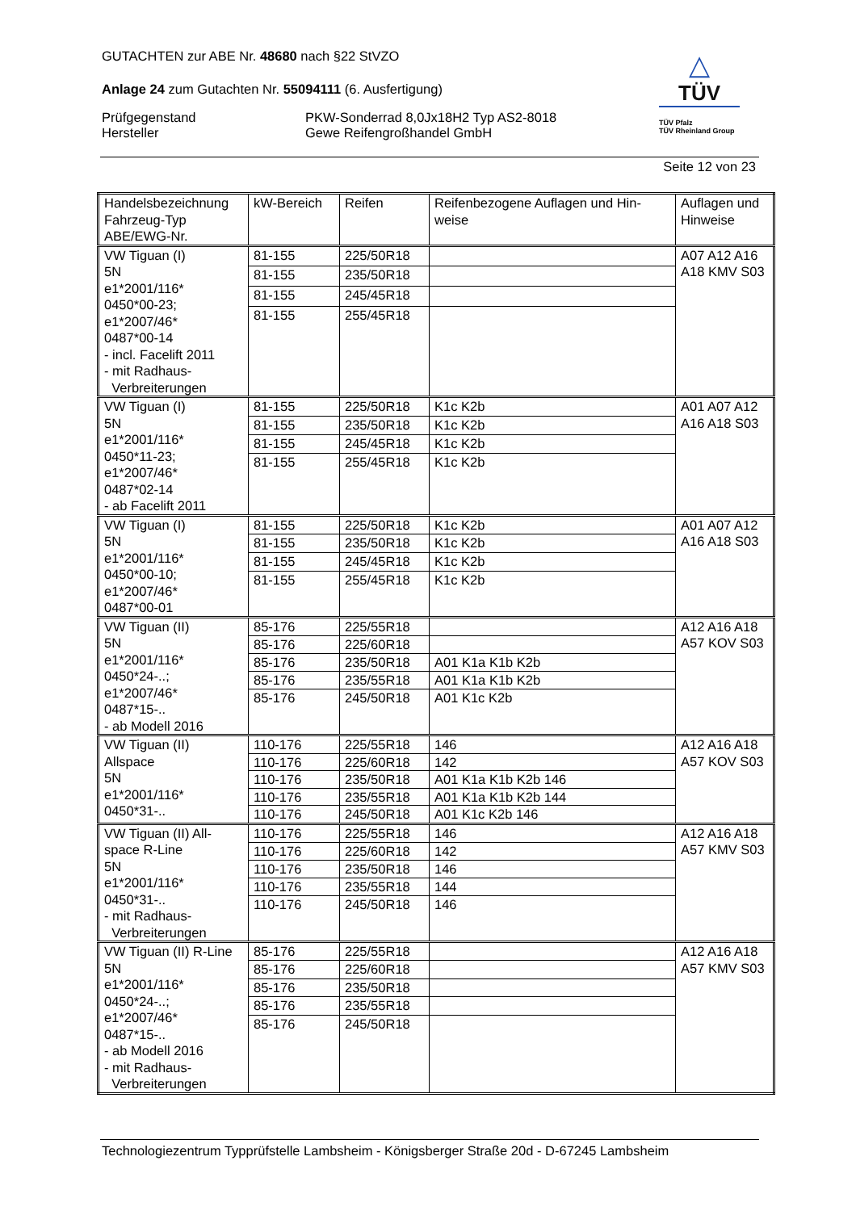△
TÜV
TÜV Pfalz
TÜV Rheinland Group
GUTACHTEN zur ABE Nr. 48680 nach §22 StVZO
Anlage 24 zum Gutachten Nr. 55094111 (6. Ausfertigung)
Prüfgegenstand
Hersteller
PKW-Sonderrad 8,0Jx18H2 Typ AS2-8018
Gewe Reifengroßhandel GmbH
Seite 12 von 23
| Handelsbezeichnung Fahrzeug-Typ ABE/EWG-Nr. | kW-Bereich | Reifen | Reifenbezogene Auflagen und Hin- weise | Auflagen und Hinweise |
| --- | --- | --- | --- | --- |
| VW Tiguan (I) 5N e1*2001/116* 0450*00-23; e1*2007/46* 0487*00-14 - incl. Facelift 2011 - mit Radhaus- Verbreiterungen | 81-155 | 225/50R18 | | A07 A12 A16 A18 KMV S03 |
| | 81-155 | 235/50R18 | | |
| | 81-155 | 245/45R18 | | |
| | 81-155 | 255/45R18 | | |
| VW Tiguan (I) 5N e1*2001/116* 0450*11-23; e1*2007/46* 0487*02-14 - ab Facelift 2011 | 81-155 | 225/50R18 | K1c K2b | A01 A07 A12 A16 A18 S03 |
| | 81-155 | 235/50R18 | K1c K2b | |
| | 81-155 | 245/45R18 | K1c K2b | |
| | 81-155 | 255/45R18 | K1c K2b | |
| VW Tiguan (I) 5N e1*2001/116* 0450*00-10; e1*2007/46* 0487*00-01 | 81-155 | 225/50R18 | K1c K2b | A01 A07 A12 A16 A18 S03 |
| | 81-155 | 235/50R18 | K1c K2b | |
| | 81-155 | 245/45R18 | K1c K2b | |
| | 81-155 | 255/45R18 | K1c K2b | |
| VW Tiguan (II) 5N e1*2001/116* 0450*24-..; e1*2007/46* 0487*15-.. - ab Modell 2016 | 85-176 | 225/55R18 | | A12 A16 A18 A57 KOV S03 |
| | 85-176 | 225/60R18 | | |
| | 85-176 | 235/50R18 | A01 K1a K1b K2b | |
| | 85-176 | 235/55R18 | A01 K1a K1b K2b | |
| | 85-176 | 245/50R18 | A01 K1c K2b | |
| VW Tiguan (II) Allspace 5N e1*2001/116* 0450*31-.. | 110-176 | 225/55R18 | 146 | A12 A16 A18 A57 KOV S03 |
| | 110-176 | 225/60R18 | 142 | |
| | 110-176 | 235/50R18 | A01 K1a K1b K2b 146 | |
| | 110-176 | 235/55R18 | A01 K1a K1b K2b 144 | |
| | 110-176 | 245/50R18 | A01 K1c K2b 146 | |
| VW Tiguan (II) All- space R-Line 5N e1*2001/116* 0450*31-.. - mit Radhaus- Verbreiterungen | 110-176 | 225/55R18 | 146 | A12 A16 A18 A57 KMV S03 |
| | 110-176 | 225/60R18 | 142 | |
| | 110-176 | 235/50R18 | 146 | |
| | 110-176 | 235/55R18 | 144 | |
| | 110-176 | 245/50R18 | 146 | |
| VW Tiguan (II) R-Line 5N e1*2001/116* 0450*24-..; e1*2007/46* 0487*15-.. - ab Modell 2016 - mit Radhaus- Verbreiterungen | 85-176 | 225/55R18 | | A12 A16 A18 A57 KMV S03 |
| | 85-176 | 225/60R18 | | |
| | 85-176 | 235/50R18 | | |
| | 85-176 | 235/55R18 | | |
| | 85-176 | 245/50R18 | | |
Technologiezentrum Typprüfstelle Lambsheim - Königsberger Straße 20d - D-67245 Lambsheim